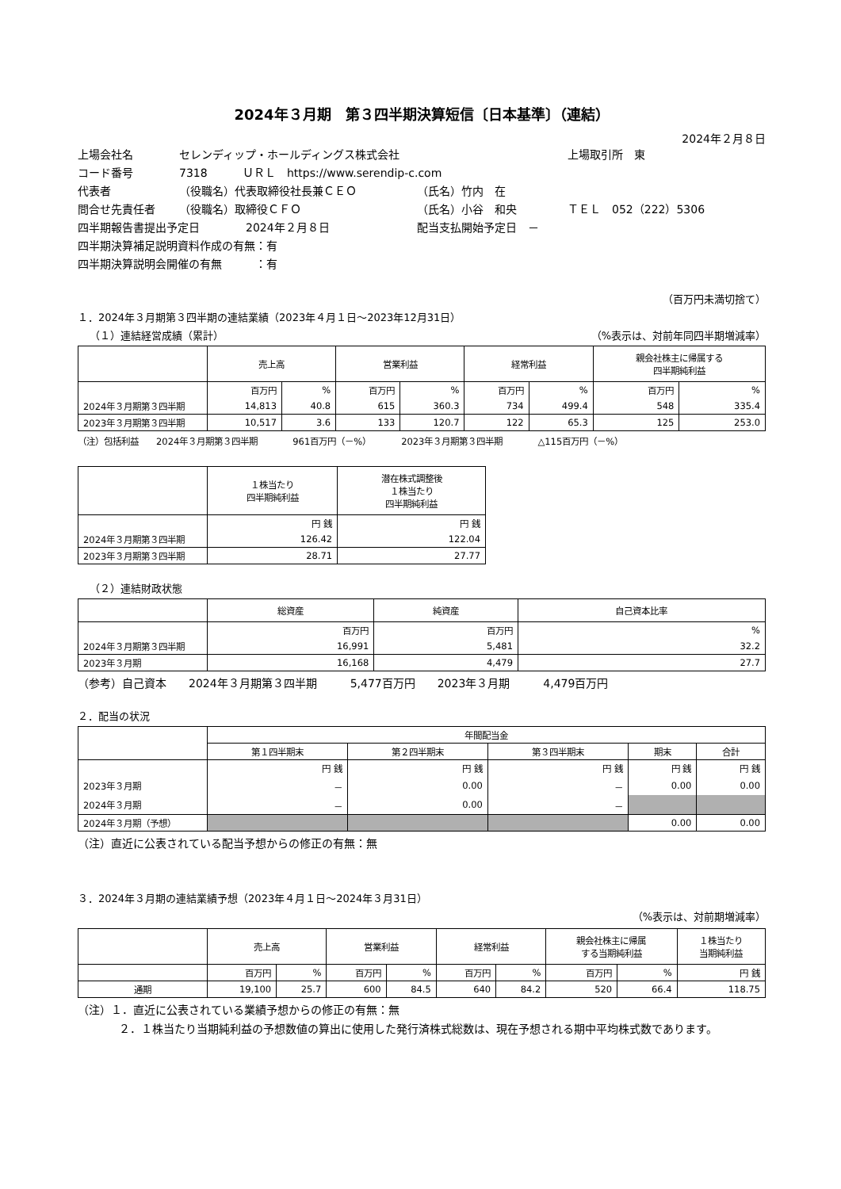2024年３月期　第３四半期決算短信〔日本基準〕（連結）
2024年２月８日
上場会社名 セレンディップ・ホールディングス株式会社 上場取引所　東
コード番号 7318 ＵＲＬ　https://www.serendip-c.com
代表者 （役職名）代表取締役社長兼ＣＥＯ （氏名）竹内　在
問合せ先責任者 （役職名）取締役ＣＦＯ （氏名）小谷　和央 ＴＥＬ　052（222）5306
四半期報告書提出予定日 2024年２月８日 配当支払開始予定日　－
四半期決算補足説明資料作成の有無：有
四半期決算説明会開催の有無　　　：有
（百万円未満切捨て）
１．2024年３月期第３四半期の連結業績（2023年４月１日～2023年12月31日）
（１）連結経営成績（累計） （%表示は、対前年同四半期増減率）
| | 売上高 | | 営業利益 | | 経常利益 | | 親会社株主に帰属する 四半期純利益 | |
| --- | --- | --- | --- | --- | --- | --- | --- | --- |
| | 百万円 | % | 百万円 | % | 百万円 | % | 百万円 | % |
| 2024年３月期第３四半期 | 14,813 | 40.8 | 615 | 360.3 | 734 | 499.4 | 548 | 335.4 |
| 2023年３月期第３四半期 | 10,517 | 3.6 | 133 | 120.7 | 122 | 65.3 | 125 | 253.0 |
（注）包括利益　　2024年３月期第３四半期　　　　961百万円（－%）　　　　2023年３月期第３四半期　　　　△115百万円（－%）
| | １株当たり 四半期純利益 | 潜在株式調整後 １株当たり 四半期純利益 |
| --- | --- | --- |
| | 円 銭 | 円 銭 |
| 2024年３月期第３四半期 | 126.42 | 122.04 |
| 2023年３月期第３四半期 | 28.71 | 27.77 |
（２）連結財政状態
| | 総資産 | 純資産 | 自己資本比率 |
| --- | --- | --- | --- |
| | 百万円 | 百万円 | % |
| 2024年３月期第３四半期 | 16,991 | 5,481 | 32.2 |
| 2023年３月期 | 16,168 | 4,479 | 27.7 |
（参考）自己資本　　2024年３月期第３四半期　　　5,477百万円　　2023年３月期　　　4,479百万円
２．配当の状況
| | 年間配当金 | | | | |
| --- | --- | --- | --- | --- | --- |
| | 第１四半期末 | 第２四半期末 | 第３四半期末 | 期末 | 合計 |
| | 円 銭 | 円 銭 | 円 銭 | 円 銭 | 円 銭 |
| 2023年３月期 | － | 0.00 | － | 0.00 | 0.00 |
| 2024年３月期 | － | 0.00 | － | | |
| 2024年３月期（予想） | | | | 0.00 | 0.00 |
（注）直近に公表されている配当予想からの修正の有無：無
３．2024年３月期の連結業績予想（2023年４月１日～2024年３月31日）
（%表示は、対前期増減率）
| | 売上高 | | 営業利益 | | 経常利益 | | 親会社株主に帰属 する当期純利益 | | １株当たり 当期純利益 |
| --- | --- | --- | --- | --- | --- | --- | --- | --- | --- |
| | 百万円 | % | 百万円 | % | 百万円 | % | 百万円 | % | 円 銭 |
| 通期 | 19,100 | 25.7 | 600 | 84.5 | 640 | 84.2 | 520 | 66.4 | 118.75 |
（注）１．直近に公表されている業績予想からの修正の有無：無
２．１株当たり当期純利益の予想数値の算出に使用した発行済株式総数は、現在予想される期中平均株式数であります。